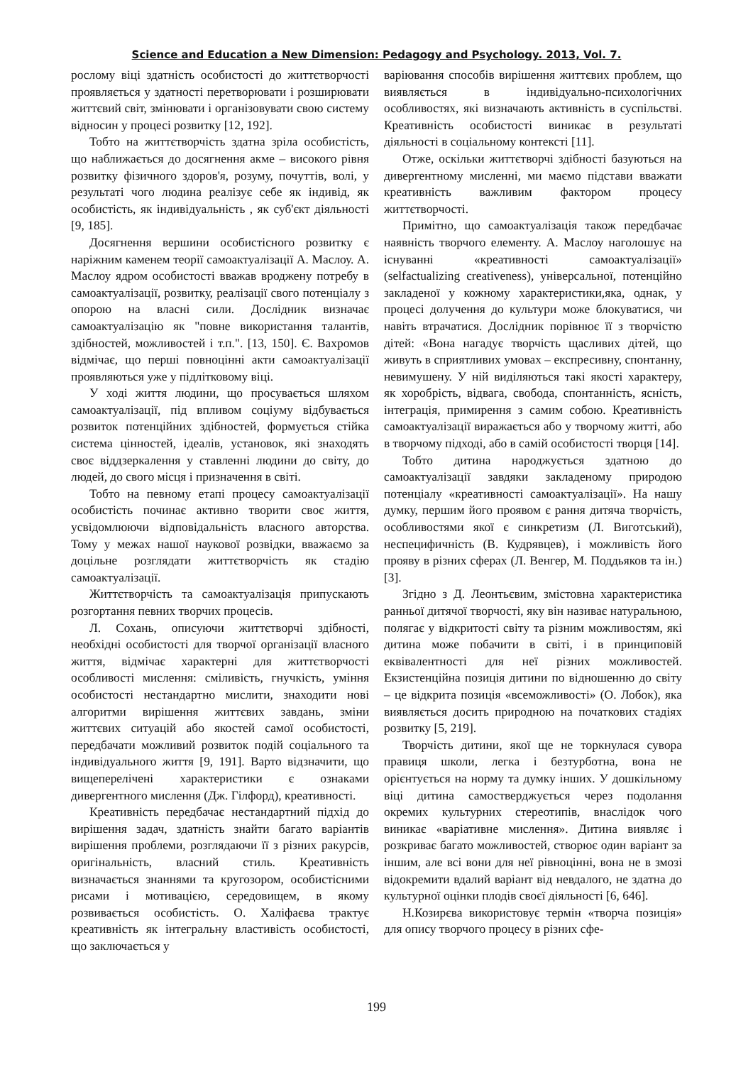Science and Education a New Dimension: Pedagogy and Psychology. 2013, Vol. 7.
рослому віці здатність особистості до життєтворчості проявляється у здатності перетворювати і розширювати життєвий світ, змінювати і організовувати свою систему відносин у процесі розвитку [12, 192].
Тобто на життєтворчість здатна зріла особистість, що наближається до досягнення акме – високого рівня розвитку фізичного здоров'я, розуму, почуттів, волі, у результаті чого людина реалізує себе як індивід, як особистість, як індивідуальність , як суб'єкт діяльності [9, 185].
Досягнення вершини особистісного розвитку є наріжним каменем теорії самоактуалізації А. Маслоу. А. Маслоу ядром особистості вважав вроджену потребу в самоактуалізації, розвитку, реалізації свого потенціалу з опорою на власні сили. Дослідник визначає самоактуалізацію як "повне використання талантів, здібностей, можливостей і т.п.". [13, 150]. Є. Вахромов відмічає, що перші повноцінні акти самоактуалізації проявляються уже у підлітковому віці.
У ході життя людини, що просувається шляхом самоактуалізації, під впливом соціуму відбувається розвиток потенційних здібностей, формується стійка система цінностей, ідеалів, установок, які знаходять своє віддзеркалення у ставленні людини до світу, до людей, до свого місця і призначення в світі.
Тобто на певному етапі процесу самоактуалізації особистість починає активно творити своє життя, усвідомлюючи відповідальність власного авторства. Тому у межах нашої наукової розвідки, вважаємо за доцільне розглядати життєтворчість як стадію самоактуалізації.
Життєтворчість та самоактуалізація припускають розгортання певних творчих процесів.
Л. Сохань, описуючи життєтворчі здібності, необхідні особистості для творчої організації власного життя, відмічає характерні для життєтворчості особливості мислення: сміливість, гнучкість, уміння особистості нестандартно мислити, знаходити нові алгоритми вирішення життєвих завдань, зміни життєвих ситуацій або якостей самої особистості, передбачати можливий розвиток подій соціального та індивідуального життя [9, 191]. Варто відзначити, що вищеперелічені характеристики є ознаками дивергентного мислення (Дж. Гілфорд), креативності.
Креативність передбачає нестандартний підхід до вирішення задач, здатність знайти багато варіантів вирішення проблеми, розглядаючи її з різних ракурсів, оригінальність, власний стиль. Креативність визначається знаннями та кругозором, особистісними рисами і мотивацією, середовищем, в якому розвивається особистість. О. Халіфаєва трактує креативність як інтегральну властивість особистості, що заключається у
варіювання способів вирішення життєвих проблем, що виявляється в індивідуально-психологічних особливостях, які визначають активність в суспільстві. Креативність особистості виникає в результаті діяльності в соціальному контексті [11].
Отже, оскільки життєтворчі здібності базуються на дивергентному мисленні, ми маємо підстави вважати креативність важливим фактором процесу життєтворчості.
Примітно, що самоактуалізація також передбачає наявність творчого елементу. А. Маслоу наголошує на існуванні «креативності самоактуалізації» (selfactualizing creativeness), універсальної, потенційно закладеної у кожному характеристики,яка, однак, у процесі долучення до культури може блокуватися, чи навіть втрачатися. Дослідник порівнює її з творчістю дітей: «Вона нагадує творчість щасливих дітей, що живуть в сприятливих умовах – експресивну, спонтанну, невимушену. У ній виділяються такі якості характеру, як хоробрість, відвага, свобода, спонтанність, ясність, інтеграція, примирення з самим собою. Креативність самоактуалізації виражається або у творчому житті, або в творчому підході, або в самій особистості творця [14].
Тобто дитина народжується здатною до самоактуалізації завдяки закладеному природою потенціалу «креативності самоактуалізації». На нашу думку, першим його проявом є рання дитяча творчість, особливостями якої є синкретизм (Л. Виготський), неспецифичність (В. Кудрявцев), і можливість його прояву в різних сферах (Л. Венгер, М. Поддьяков та ін.) [3].
Згідно з Д. Леонтьєвим, змістовна характеристика ранньої дитячої творчості, яку він називає натуральною, полягає у відкритості світу та різним можливостям, які дитина може побачити в світі, і в принциповій еквівалентності для неї різних можливостей. Екзистенційна позиція дитини по відношенню до світу – це відкрита позиція «всеможливості» (О. Лобок), яка виявляється досить природною на початкових стадіях розвитку [5, 219].
Творчість дитини, якої ще не торкнулася сувора правиця школи, легка і безтурботна, вона не орієнтується на норму та думку інших. У дошкільному віці дитина самостверджується через подолання окремих культурних стереотипів, внаслідок чого виникає «варіативне мислення». Дитина виявляє і розкриває багато можливостей, створює один варіант за іншим, але всі вони для неї рівноцінні, вона не в змозі відокремити вдалий варіант від невдалого, не здатна до культурної оцінки плодів своєї діяльності [6, 646].
Н.Козирєва використовує термін «творча позиція» для опису творчого процесу в різних сфе-
199